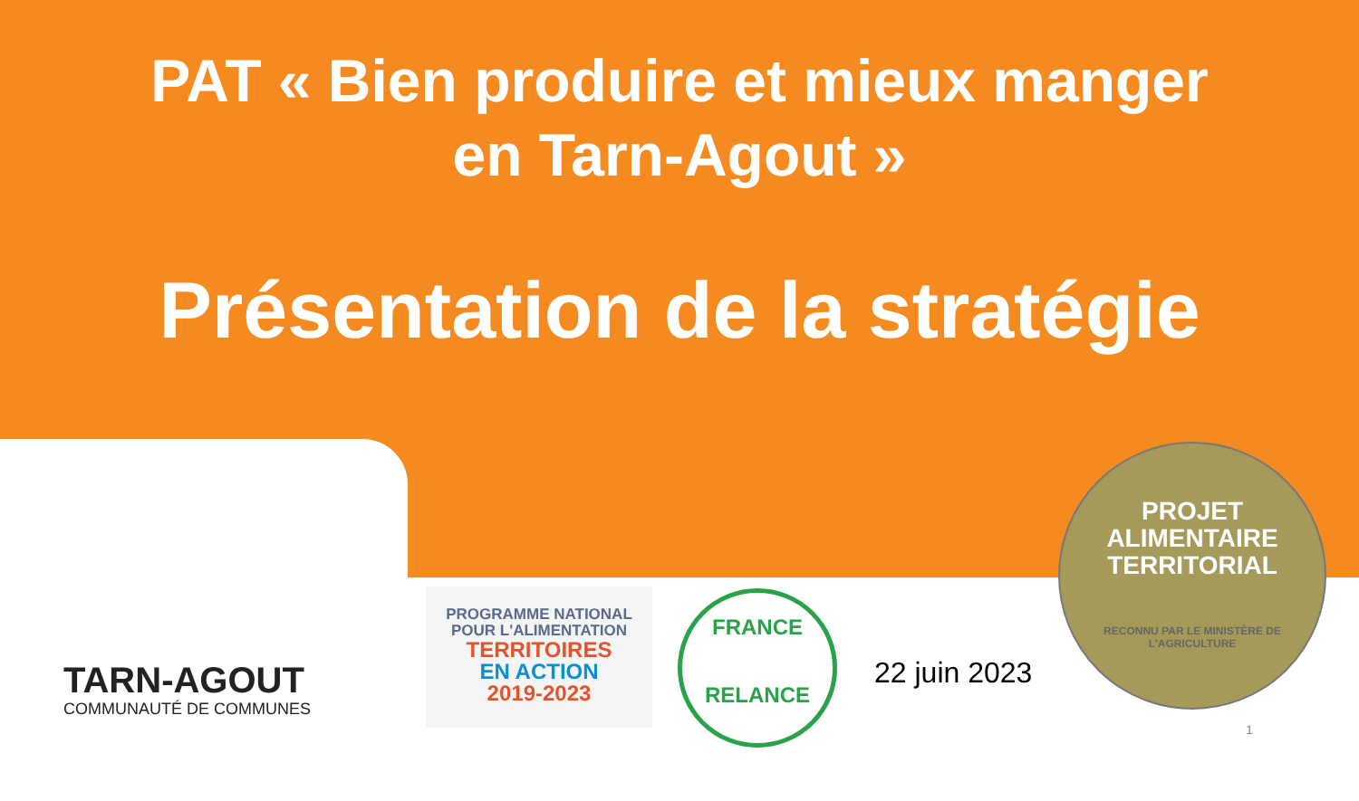PAT « Bien produire et mieux manger
en Tarn-Agout »
Présentation de la stratégie
TARN-AGOUT
COMMUNAUTÉ DE COMMUNES
PROGRAMME NATIONAL
POUR L'ALIMENTATION
TERRITOIRES
EN ACTION
2019-2023
FRANCE
RELANCE
22 juin 2023
PROJET ALIMENTAIRE
TERRITORIAL
RECONNU PAR LE MINISTÈRE DE L'AGRICULTURE
1